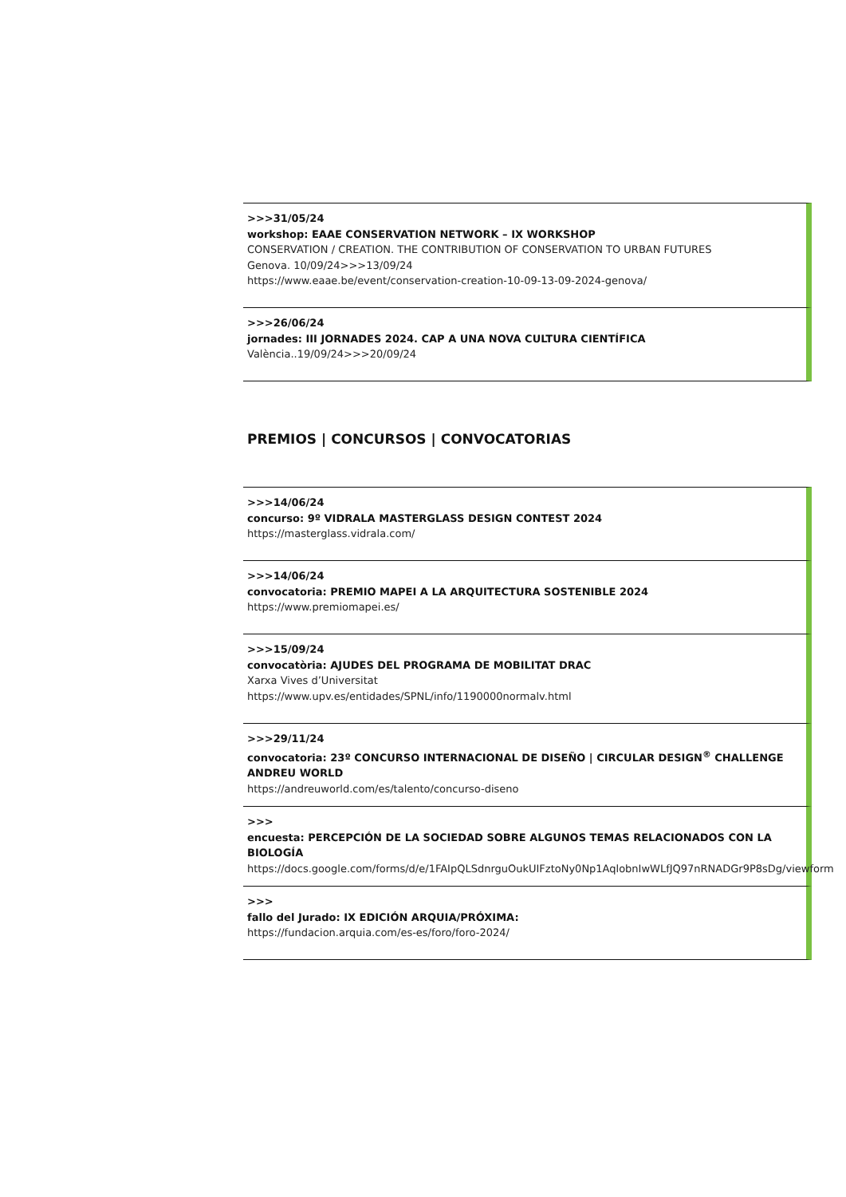>>>31/05/24
workshop: EAAE CONSERVATION NETWORK – IX WORKSHOP
CONSERVATION / CREATION. THE CONTRIBUTION OF CONSERVATION TO URBAN FUTURES
Genova. 10/09/24>>>13/09/24
https://www.eaae.be/event/conservation-creation-10-09-13-09-2024-genova/
>>>26/06/24
jornades: III JORNADES 2024. CAP A UNA NOVA CULTURA CIENTÍFICA
València..19/09/24>>>20/09/24
PREMIOS | CONCURSOS | CONVOCATORIAS
>>>14/06/24
concurso: 9º VIDRALA MASTERGLASS DESIGN CONTEST 2024
https://masterglass.vidrala.com/
>>>14/06/24
convocatoria: PREMIO MAPEI A LA ARQUITECTURA SOSTENIBLE 2024
https://www.premiomapei.es/
>>>15/09/24
convocatòria: AJUDES DEL PROGRAMA DE MOBILITAT DRAC
Xarxa Vives d’Universitat
https://www.upv.es/entidades/SPNL/info/1190000normalv.html
>>>29/11/24
convocatoria: 23º CONCURSO INTERNACIONAL DE DISEÑO | CIRCULAR DESIGN<sup>®</sup> CHALLENGE ANDREU WORLD
https://andreuworld.com/es/talento/concurso-diseno
>>>
encuesta: PERCEPCIÓN DE LA SOCIEDAD SOBRE ALGUNOS TEMAS RELACIONADOS CON LA BIOLOGÍA
https://docs.google.com/forms/d/e/1FAIpQLSdnrguOukUIFztoNy0Np1AqlobnIwWLfJQ97nRNADGr9P8sDg/viewform
>>>
fallo del Jurado: IX EDICIÓN ARQUIA/PRÓXIMA:
https://fundacion.arquia.com/es-es/foro/foro-2024/